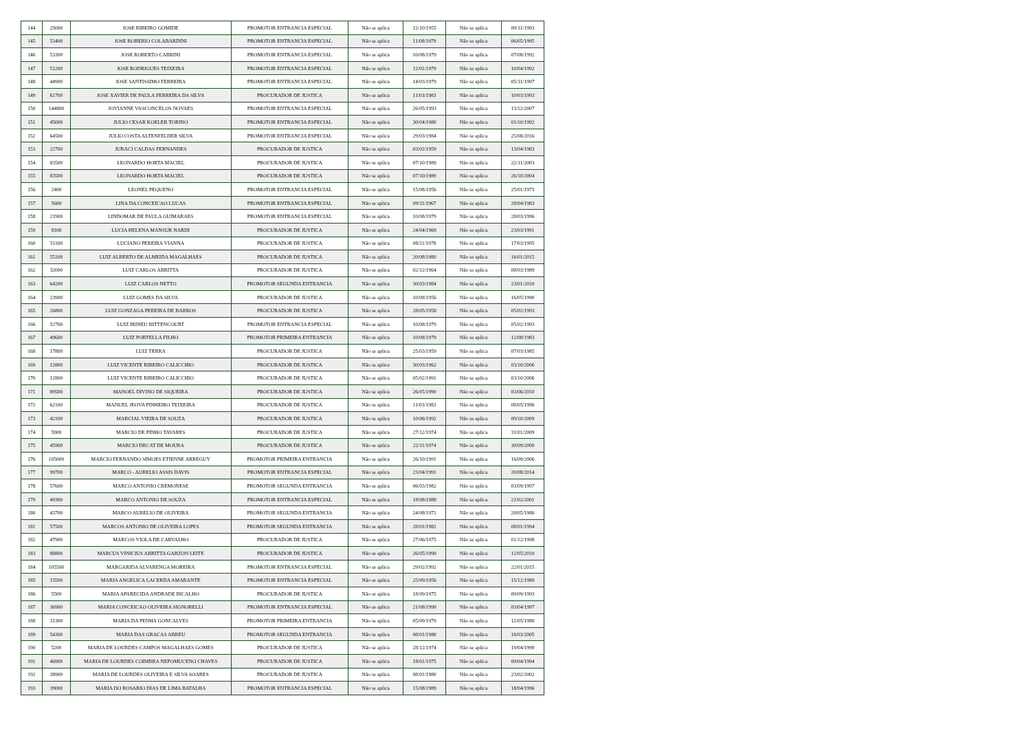| 144 | 25000 | JOSE RIBEIRO GOMIDE | PROMOTOR ENTRANCIA ESPECIAL | Não se aplica | 12/10/1955 | Não se aplica | 09/11/1993 |
| 145 | 53400 | JOSE ROBERIO COLABARDINI | PROMOTOR ENTRANCIA ESPECIAL | Não se aplica | 11/08/1979 | Não se aplica | 06/05/1995 |
| 146 | 53300 | JOSE ROBERTO CABRINI | PROMOTOR ENTRANCIA ESPECIAL | Não se aplica | 10/08/1979 | Não se aplica | 07/08/1992 |
| 147 | 51200 | JOSE RODRIGUES TEIXEIRA | PROMOTOR ENTRANCIA ESPECIAL | Não se aplica | 12/01/1979 | Não se aplica | 10/04/1992 |
| 148 | 44900 | JOSE SANTISSIMO FERREIRA | PROMOTOR ENTRANCIA ESPECIAL | Não se aplica | 14/03/1979 | Não se aplica | 05/11/1997 |
| 149 | 61700 | JOSE XAVIER DE PAULA FERREIRA DA SILVA | PROCURADOR DE JUSTICA | Não se aplica | 11/03/1983 | Não se aplica | 10/03/1993 |
| 150 | 144800 | JOVIANNE VASCONCELOS NOVAES | PROMOTOR ENTRANCIA ESPECIAL | Não se aplica | 26/05/1993 | Não se aplica | 13/12/2007 |
| 151 | 45000 | JULIO CESAR KOELER TORINO | PROMOTOR ENTRANCIA ESPECIAL | Não se aplica | 30/04/1980 | Não se aplica | 01/10/1992 |
| 152 | 64500 | JULIO COSTA ALTENFELDER SILVA | PROMOTOR ENTRANCIA ESPECIAL | Não se aplica | 29/03/1984 | Não se aplica | 25/08/2016 |
| 153 | 22700 | JURACI CALDAS FERNANDES | PROCURADOR DE JUSTICA | Não se aplica | 03/02/1959 | Não se aplica | 13/04/1983 |
| 154 | 83500 | LEONARDO HORTA MACIEL | PROCURADOR DE JUSTICA | Não se aplica | 07/10/1989 | Não se aplica | 22/11/2003 |
| 155 | 83500 | LEONARDO HORTA MACIEL | PROCURADOR DE JUSTICA | Não se aplica | 07/10/1989 | Não se aplica | 26/10/2004 |
| 156 | 2400 | LEONEL PEQUENO | PROMOTOR ENTRANCIA ESPECIAL | Não se aplica | 15/08/1956 | Não se aplica | 25/01/1973 |
| 157 | 5600 | LINA DA CONCEICAO LUCAS | PROMOTOR ENTRANCIA ESPECIAL | Não se aplica | 09/11/1967 | Não se aplica | 28/04/1983 |
| 158 | 21900 | LINDOMAR DE PAULA GUIMARAES | PROMOTOR ENTRANCIA ESPECIAL | Não se aplica | 10/08/1979 | Não se aplica | 28/03/1996 |
| 159 | 8100 | LUCIA HELENA MANSUR NARDI | PROCURADOR DE JUSTICA | Não se aplica | 24/04/1969 | Não se aplica | 23/03/1991 |
| 160 | 51100 | LUCIANO PEREIRA VIANNA | PROCURADOR DE JUSTICA | Não se aplica | 08/11/1978 | Não se aplica | 17/03/1995 |
| 161 | 55100 | LUIZ ALBERTO DE ALMEIDA MAGALHAES | PROCURADOR DE JUSTICA | Não se aplica | 20/08/1980 | Não se aplica | 16/01/2015 |
| 162 | 32000 | LUIZ CARLOS ABRITTA | PROCURADOR DE JUSTICA | Não se aplica | 02/12/1964 | Não se aplica | 08/03/1989 |
| 163 | 64200 | LUIZ CARLOS NETTO | PROMOTOR SEGUNDA ENTRANCIA | Não se aplica | 30/03/1984 | Não se aplica | 23/01/2010 |
| 164 | 23900 | LUIZ GOMES DA SILVA | PROCURADOR DE JUSTICA | Não se aplica | 10/08/1956 | Não se aplica | 16/05/1990 |
| 165 | 26800 | LUIZ GONZAGA PEREIRA DE BARROS | PROCURADOR DE JUSTICA | Não se aplica | 28/05/1958 | Não se aplica | 05/02/1993 |
| 166 | 52700 | LUIZ IRINEU BITTENCOURT | PROMOTOR ENTRANCIA ESPECIAL | Não se aplica | 10/08/1979 | Não se aplica | 05/02/1993 |
| 167 | 49600 | LUIZ PORTELLA FILHO | PROMOTOR PRIMEIRA ENTRANCIA | Não se aplica | 10/08/1979 | Não se aplica | 12/08/1983 |
| 168 | 17800 | LUIZ TERRA | PROCURADOR DE JUSTICA | Não se aplica | 25/03/1959 | Não se aplica | 07/03/1985 |
| 169 | 12800 | LUIZ VICENTE RIBEIRO CALICCHIO | PROCURADOR DE JUSTICA | Não se aplica | 30/03/1962 | Não se aplica | 03/10/2006 |
| 170 | 12800 | LUIZ VICENTE RIBEIRO CALICCHIO | PROCURADOR DE JUSTICA | Não se aplica | 05/02/1991 | Não se aplica | 03/10/2006 |
| 171 | 89500 | MANOEL DIVINO DE SIQUEIRA | PROCURADOR DE JUSTICA | Não se aplica | 26/05/1990 | Não se aplica | 03/06/2010 |
| 172 | 62100 | MANUEL JEOVA PINHEIRO TEIXEIRA | PROCURADOR DE JUSTICA | Não se aplica | 11/03/1983 | Não se aplica | 08/05/1996 |
| 173 | 42100 | MARCIAL VIEIRA DE SOUZA | PROCURADOR DE JUSTICA | Não se aplica | 10/06/1992 | Não se aplica | 09/10/2009 |
| 174 | 5900 | MARCIO DE PINHO TAVARES | PROCURADOR DE JUSTICA | Não se aplica | 27/12/1974 | Não se aplica | 31/01/2009 |
| 175 | 45900 | MARCIO DECAT DE MOURA | PROCURADOR DE JUSTICA | Não se aplica | 22/11/1974 | Não se aplica | 30/09/2000 |
| 176 | 105000 | MARCIO FERNANDO SIMOES ETIENNE ARREGUY | PROMOTOR PRIMEIRA ENTRANCIA | Não se aplica | 26/10/1991 | Não se aplica | 16/09/2006 |
| 177 | 99700 | MARCO - AURELIO ASSIS DAVIS | PROMOTOR ENTRANCIA ESPECIAL | Não se aplica | 23/04/1991 | Não se aplica | 20/08/2014 |
| 178 | 57600 | MARCO ANTONIO CREMONESE | PROMOTOR SEGUNDA ENTRANCIA | Não se aplica | 06/03/1982 | Não se aplica | 03/09/1997 |
| 179 | 49300 | MARCO ANTONIO DE SOUZA | PROMOTOR ENTRANCIA ESPECIAL | Não se aplica | 18/08/1988 | Não se aplica | 21/02/2001 |
| 180 | 43700 | MARCO AURELIO DE OLIVEIRA | PROMOTOR SEGUNDA ENTRANCIA | Não se aplica | 24/08/1971 | Não se aplica | 28/05/1986 |
| 181 | 57500 | MARCOS ANTONIO DE OLIVEIRA LOPES | PROMOTOR SEGUNDA ENTRANCIA | Não se aplica | 28/01/1982 | Não se aplica | 08/01/1994 |
| 182 | 47900 | MARCOS VIOLA DE CARVALHO | PROCURADOR DE JUSTICA | Não se aplica | 27/06/1975 | Não se aplica | 01/12/1998 |
| 183 | 88800 | MARCUS VINICIUS ABRITTA GARZON LEITE | PROCURADOR DE JUSTICA | Não se aplica | 26/05/1990 | Não se aplica | 12/05/2010 |
| 184 | 105500 | MARGARIDA ALVARENGA MOREIRA | PROMOTOR ENTRANCIA ESPECIAL | Não se aplica | 29/02/1992 | Não se aplica | 22/01/2015 |
| 185 | 15500 | MARIA ANGELICA LACERDA AMARANTE | PROMOTOR ENTRANCIA ESPECIAL | Não se aplica | 25/09/1956 | Não se aplica | 15/12/1989 |
| 186 | 5500 | MARIA APARECIDA ANDRADE BICALHO | PROCURADOR DE JUSTICA | Não se aplica | 18/09/1975 | Não se aplica | 09/09/1993 |
| 187 | 36900 | MARIA CONCEICAO OLIVEIRA SIGNORELLI | PROMOTOR ENTRANCIA ESPECIAL | Não se aplica | 21/08/1990 | Não se aplica | 03/04/1997 |
| 188 | 31300 | MARIA DA PENHA GONCALVES | PROMOTOR PRIMEIRA ENTRANCIA | Não se aplica | 05/09/1979 | Não se aplica | 12/05/1988 |
| 189 | 54300 | MARIA DAS GRACAS ABREU | PROMOTOR SEGUNDA ENTRANCIA | Não se aplica | 08/01/1980 | Não se aplica | 16/03/2005 |
| 190 | 5200 | MARIA DE LOURDES CAMPOS MAGALHAES GOMES | PROCURADOR DE JUSTICA | Não se aplica | 28/12/1974 | Não se aplica | 19/04/1990 |
| 191 | 46900 | MARIA DE LOURDES COIMBRA NEPOMUCENO CHAVES | PROCURADOR DE JUSTICA | Não se aplica | 18/01/1975 | Não se aplica | 09/04/1994 |
| 192 | 38900 | MARIA DE LOURDES OLIVEIRA E SILVA SOARES | PROCURADOR DE JUSTICA | Não se aplica | 08/01/1980 | Não se aplica | 23/02/2002 |
| 193 | 39000 | MARIA DO ROSARIO DIAS DE LIMA BATALHA | PROMOTOR ENTRANCIA ESPECIAL | Não se aplica | 15/08/1989 | Não se aplica | 18/04/1996 |